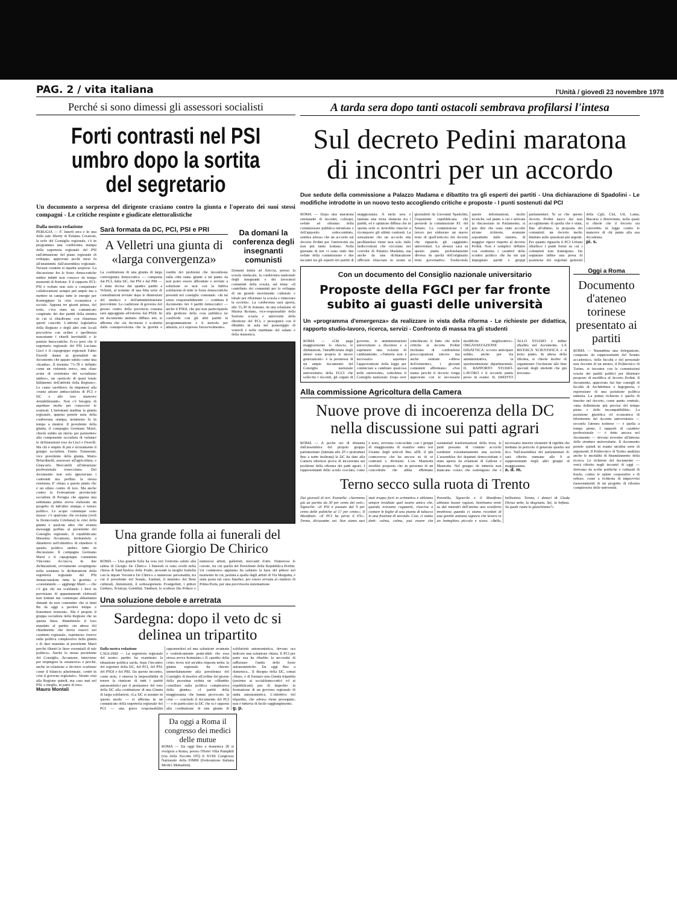PAG. 2 / vita italiana l'Unità / giovedì 23 novembre 1978
Perché si sono dimessi gli assessori socialisti
Forti contrasti nel PSI umbro dopo la sortita del segretario
Un documento a sorpresa del dirigente craxiano contro la giunta e l'operato dei suoi stessi compagni - Le critiche respinte e giudicate elettoralistiche
Dalla nostra redazione
PERUGIA — E' lunedì sera e in una delle sale liberty di Palazzo Cesaroni, la sede del Consiglio regionale, c'è in programma una conferenza stampa della segreteria regionale del PSI sull'attuazione del piano regionale di sviluppo, approvato pochi mesi fa all'unanimità dall'assemblea regionale. Nessun cronista si aspetta sorprese. La discussione fra le forze democratiche umbre infatti non conosce da tempo momenti di frizione. E il rapporto PCI-PSI è voltato non solo a conquistare collaborazioni sempre più ampie ma a mettere in campo tutte le energie per fronteggiare la crisi economica e sociale. Appena tre giorni prima, del resto, c'era stato un comunicato congiunto dei due partiti della sinistra in cui si ribadivano con chiarezza questi concetti. L'attività legislativa della Regione e degli altri enti locali procedeva con ordine e speditezza nonostante i ritardi inevitabili e le pastoie burocratiche. Ecco però che il segretario regionale del PSI Luciano Lisci e il capogruppo regionale Fabio Fiorelli danno ai giornalisti un documento che appare subito come una «bomba». Il triennio '75-78 è definito come un «triennio nero», una «fase acuta di resistenza del socialismo umbro», un «periodo di quasi totale fallimento dell'attività della Regione». Le cause sarebbero da imputarsi alla «vasta azione antisocialista di PCI e DC e alle loro manovre destabilizzanti». Non c'è bisogno di aspettare molto per conoscere le reazioni. L'indomani mattina la giunta regionale, appena prende nota della conferenza stampa, nemmeno fa in tempo a riunirsi. Il presidente della giunta, il compagno Germano Marri, chiede subito un rinvio per permettere alla componente socialista di valutare le dichiarazioni rese da Lisci e Fiorelli. Ma chi è stupito di più è sicuramente il gruppo socialista. Ennio Tomassini, vice presidente della giunta, Mario Belardinelli, assessore all'agricoltura, e Giancarlo Mercatelli all'istruzione professionale trasecolano. Del documento non solo ignoravano i contenuti ma perfino la stessa esistenza. E' chiaro a questo punto che è un siluro contro di loro. Ma anche contro la Federazione provinciale socialista di Perugia che appena una settimana prima aveva elaborato un progetto di tutt'altro stampo e tenore politico. Le acque comunque sono mosse: c'è qualcuno che reclama (vedi la Democrazia Cristiana) la crisi della giunta e qualcun altro che avanza messaggi perfino al presidente del Consiglio regionale, il repubblicano Massimo Arcamone, invitandolo a dimettersi nell'obiettivo di rimettere il quadro politico umbro tutto in discussione. Il compagno Germano Marri e il capogruppo comunista Vincenzo Acciacca, in due dichiarazioni, ovviamente «respingono nella sostanza le dichiarazioni della segreteria regionale del PSI denunciandone tutta la gravità» e «constatando — aggiunge Marri — che c'è già chi sta scaldando i ferri in previsione di appuntamenti elettorali non lontani ma comunque abbastanza distanti da non consentire che si inizi fin da oggi a perdere tempo e fomentare tensioni». Ma è proprio il gruppo socialista della Regione che su questa linea. Rimettendo il loro mandato al partito «in attesa del chiarimento che dovrà esserci nel comitato regionale, esprimono riserve sulla politica complessiva della giunta e di dare mandato al presidente Marri perché illustri le linee essenziali di tale politica». Anche lo stesso presidente del Consiglio, Arcamone, interviene per respingere la «manovra» e perché, anche in relazione a decisive scadenze come il bilancio pluriennale, «entri in crisi il governo regionale». Niente crisi alla Regione quindi, ma caso mai nel PSI, o meglio, in parte di esso.
Mauro Montali
Sarà formata da DC, PCI, PSI e PRI
A Velletri una giunta di «larga convergenza»
La costituzione di una giunta di larga convergenza democratica — composta dai PCI, dalla DC, dal PSI e dal PRI — è stata decisa dai quattro partiti a Velletri, al termine di una fitta serie di consultazioni avviate dopo le dimissioni del sindaco e dell'amministrazione precedente. La coalizione di governo del grosso centro della provincia romana sarà appoggiata all'esterno dal PSDI. In un documento unitario diffuso ieri, si afferma che «la decisione è scaturita dalla consapevolezza che la gravità e vastità dei problemi che incombono sulla città siano giunte a tal punto da non poter essere affrontate e avviate a soluzione se non con la fattiva solidarietà di tutte le forze democratiche presenti nel consiglio comunale. «In tal senso responsabilmente — continua il documento dei 4 partiti democratici — anche il PSDI, che pur non partecipando alla gestione della cosa pubblica ne condivide con gli altri partiti la programmazione e il metodo per attuarla, si è espresso favorevolmente».
Da domani la conferenza degli insegnanti comunisti
Domani inizia ad Ariccia, presso la scuola sindacale, la conferenza nazionale degli insegnanti e dei lavoratori comunisti della scuola, sul tema: «Il contributo dei comunisti per lo sviluppo di un grande movimento culturale e ideale per riformare la scuola e rinnovare la società». La conferenza sarà aperta, alle 15,30 di domani, da una relazione di Marisa Rodano, vice-responsabile della Sezione scuola e università della direzione del PCI, e proseguirà con il dibattito in aula nel pomeriggio di venerdì e nelle mattinate del sabato e della domenica.
Una grande folla ai funerali del pittore Giorgio De Chirico
ROMA — Una grande folla ha reso ieri l'estremo saluto alla salma di Giorgio De Chirico. I funerali si sono svolti nella chiesa di Sant'Andrea delle Fratte, presenti la moglie Isabella con la nipote Veronica De Chirico e numerose personalità, tra cui il presidente del Senato, Fanfani, il ministro dei Beni culturali, Antoniozzi, il sottosegretario Evangelisti, i pittori Guttuso, Scialoja, Gentilini, Tamburi, lo scultore Ilia Peikov e numerosi artisti, galleristi, mercanti d'arte. Numerose le corone, tra cui quella del Presidente della Repubblica Pertini. Un commosso applauso ha salutato la bara del pittore nel momento in cui, portata a spalla dagli artisti di Via Margutta, è stata posta sul carro funebre, per essere avviata al cimitero di Prima Porta, per una provvisoria sistemazione.
Una soluzione debole e arretrata
Sardegna: dopo il veto dc si delinea un tripartito
Dalla nostra redazione
CAGLIARI — La segreteria regionale del nostro partito ha esaminato la situazione politica sarda, dopo l'incontro dei segretari della DC, del PCI, del PSI, del PSDI e del PRI. Da questo incontro, come noto, è emersa la impossibilità di tenere la riunione di tutti i partiti autonomistici per il permanere del veto della DC alla costituzione di una Giunta di larga solidarietà. «La DC si assume in questo modo — si afferma in un comunicato della segreteria regionale del PCI — una grave responsabilità opponendosi ad una soluzione avanzata e realisticamente praticabile che essa stessa aveva formulato.» Il «partito della crisi» trova ieri un'altra risposta netta: la giunta regionale ha chiesto immediatamente alla presidenza del Consiglio di inserire all'ordine del giorno della prossima seduta un «dibattito consiliare sulla politica complessiva della giunta». «I partiti della maggioranza che hanno provocato la crisi — conclude il documento del PCI — e in particolare la DC che si è opposta alla costituzione di una giunta di solidarietà autonomistica, devono ora indicare una soluzione chiara. Il PCI per parte sua ha ribadito la necessità di rafforzare l'unità delle forze autonomistiche. Da oggi fino a domenica... Il disegno della DC, ormai chiaro, è di formare una Giunta tripartita (assieme ai socialdemocratici ed ai repubblicani) pur di impedire la formazione di un governo regionale di unità autonomistica. L'obiettivo del tripartito, che adesso viene perseguito, non è tuttavia di facile raggiungimento.
g. p.
Da oggi a Roma il congresso dei medici delle mutue
ROMA — Da oggi fino a domenica 26 si svolgerà a Roma, presso l'Hotel Villa Pamphili (via della Nocetta 103) il XVIII Congresso Nazionale della FIMM (Federazione Italiana Medici Mutualisti).
A tarda sera dopo tanti ostacoli sembrava profilarsi l'intesa
Sul decreto Pedini maratona di incontri per un accordo
Due sedute della commissione a Palazzo Madama e dibattito tra gli esperti dei partiti - Una dichiarazione di Spadolini - Le modifiche introdotte in un nuovo testo accogliendo critiche e proposte - I punti sostenuti dal PCI
ROMA — Dopo una maratona estenuante di incontri, colloqui, sedute ad oltranza della commissione pubblica istruzione e dell'apposito sottocomitato, sembra adesso che un accordo sul decreto Pedini per l'università sia non più tanto lontano. Nella giornata di ieri ci sono state due sedute della commissione e due incontri tra gli esperti dei partiti di maggioranza. A tarda sera è iniziata una terza riunione tra i partiti, ed è opinione diffusa che in questa sede si dovrebbe riuscire a ricomporre gli ultimi contrasti. La sensazione che un accordo stia profilandosi viene non solo dalle indiscrezioni che circolano nei corridoi di Palazzo Madama, ma anche da una dichiarazione ufficiale rilasciata in serata ai giornalisti da Giovanni Spadolini, l'esponente repubblicano che presiede la commissione P.I. del Senato. La commissione è al lavoro per elaborare un nuovo testo di quell'articolo del decreto che riguarda gli «aggiunti» universitari. La stesura sarà su questo punto profondamente diversa da quella dell'originario testo governativo. Traducendo queste informazioni, molto tecniche, sul punto a cui è arrivata la discussione in Parlamento, si può dire che sono state accolte alcune richieste, avanzate soprattutto dalle sinistre, di maggior rigore rispetto al decreto Pedini. Non è semplice definire con esattezza i caratteri dello scontro politico che ha sin qui impegnato partiti e gruppi parlamentari. Si sa che questo decreto Pedini nasce dal non accoglimento di quella che è stata, fino all'ultimo, la proposta dei comunisti: un decreto molto limitato sulle questioni più urgenti. Per quanto riguarda il PCI Urbani ribadisce i punti fermi su cui i comunisti non transigono. Da segnalare infine una presa di posizione dei segretari generali della Cgil, Cisl, Uil, Lama, Macario e Benvenuto, nella quale si chiede che il decreto sia convertito in legge contro le manovre di chi punta alla sua decadenza.
pi. s.
Con un documento del Consiglio nazionale universitario
Proposte della FGCI per far fronte subito ai guasti delle università
Un «programma d'emergenza» da realizzare in vista della riforma - Le richieste per didattica, rapporto studio-lavoro, ricerca, servizi - Confronto di massa tra gli studenti
ROMA — «Chi paga maggiormente lo sfascio, le disfunzioni, l'insufficienza degli atenei sono proprio le nuove generazioni»: è la premessa di un ampio documento del Consiglio nazionale universitario della FGCI che sollecita i docenti, gli organi di governo, le amministrazioni universitarie a discutere e a esprimere una volontà di cambiamento. «Tuttavia non è necessario aspettare l'approvazione della legge per cominciare a cambiare qualcosa nelle università», sottolinea il Consiglio nazionale. Dopo aver sottolineato il fatto che nelle critiche al decreto Pedini rischiano di confondersi preoccupazioni sincere ma anche ostinate «difese dell'esistente», i giovani comunisti affermano: «Noi siamo perché il decreto venga approvato con le necessarie modifiche migliorative». ORGANIZZAZIONE DIDATTICA: occorre anticipare subito, anche per via amministrativa, la sperimentazione dipartimentale. IL RAPPORTO STUDIO-LAVORO è il secondo punto preso in esame. IL DIRITTO ALLO STUDIO è infine ribadito nel documento. LA RICERCA SCIENTIFICA è il terzo punto. In attesa della riforma, si chiede inoltre di organizzare l'iscrizione alle liste speciali degli studenti che già lavorano.
Alla commissione Agricoltura della Camera
Nuove prove di incoerenza della DC nella discussione sui patti agrari
ROMA — A poche ore di distanza dall'assemblea del proprio gruppo parlamentare (iniziata alle 20 e protrattasi fino a notte inoltrata) la DC ha dato alla Camera ulteriore prova di incoerenza sui problemi della riforma dei patti agrari. I rappresentanti dello scudo crociato, come è noto, avevano concordato con i gruppi di maggioranza di esaurire entro ieri l'esame degli articoli fino all'8, il più controverso che ha ancora su di sé contrasti e divisioni. L'on. Mazzotta avrebbe proposto che in presenza di un concedente che abbia effettuato sostanziali trasformazioni della terra, le parti possano di comune accordo sostituire volontariamente una società. L'assemblea dei deputati democristiani è stata aperta da relazioni di Galloni e Mazzotta. Nel gruppo de tuttavia non mancano coloro che sostengono che è necessario inserire elementi di rigidità che mettano in pericolo il generale quadro sul tico. Sull'assemblea dei parlamentari dc sarà riferito stamane alle 9 ai rappresentanti degli altri gruppi di maggioranza.
a. d. m.
Terno secco sulla ruota di Trento
Dai giornali di ieri. Pannella: «Saremmo già un partito da 30 per cento dei voti»; Signorile: «Il PSI è passato dal 9 per cento delle politiche al 17 per cento»; Il Manifesto: «Il PCI ha perso il 6%». Trenta, diciassette, sei. Non siamo mai stati troppo forti in aritmetica e abbiamo sempre invidiato quel nostro amico che, quando eravamo ragazzini, riusciva a contare le foglie di una pianta di tabacco in una frazione di secondo. Così, ci siamo detti: calma, calma, può essere che Pannella, Signorile e il Manifesto abbiano buone ragioni. Sentivamo venir su dai meandri dell'animo uno sconforto tenebroso quando ci siamo ricordati di una gentile anziana signora che lavora in un botteghino piccolo e scuro. «Bello, bellissimo. Trenta, i denari di Giuda Dicias sette, la disgrazia. Sei, la befana. Su quale ruota lo giuochiamo?»
Oggi a Roma
Documento d'ateneo torinese presentato ai partiti
ROMA — Stamattina una delegazione, composta da rappresentanti del Senato accademico, delle facoltà e del personale non docente di un ateneo, il Politecnico di Torino, si incontra con le commissioni scuola dei partiti politici per illustrare proposte di modifica al decreto Pedini. Il documento, approvato dai due consigli di facoltà di Architettura e Ingegneria, è espressione di una posizione politica unitaria. La prima richiesta è quella di inserire nel decreto, come punto centrale, «una definizione più precisa del tempo pieno e delle incompatibilità». La posizione giuridica ed economica di riferimento del docente universitario — secondo l'ateneo torinese — è quella a tempo pieno. I rapporti di carattere professionale — è detto ancora nel documento — devono avvenire all'interno delle strutture universitarie. Il documento prende quindi in esame un'altra serie di argomenti. Il Politecnico di Torino analizza anche le modalità di finanziamento della ricerca. Le richieste del documento — verrà riferito negli incontri di oggi — derivano da scelte politiche e culturali di fondo, contro le spinte corporative e di settore, come a richiesta di improvvisi riassestamenti di un progetto di riforma complessiva delle università.